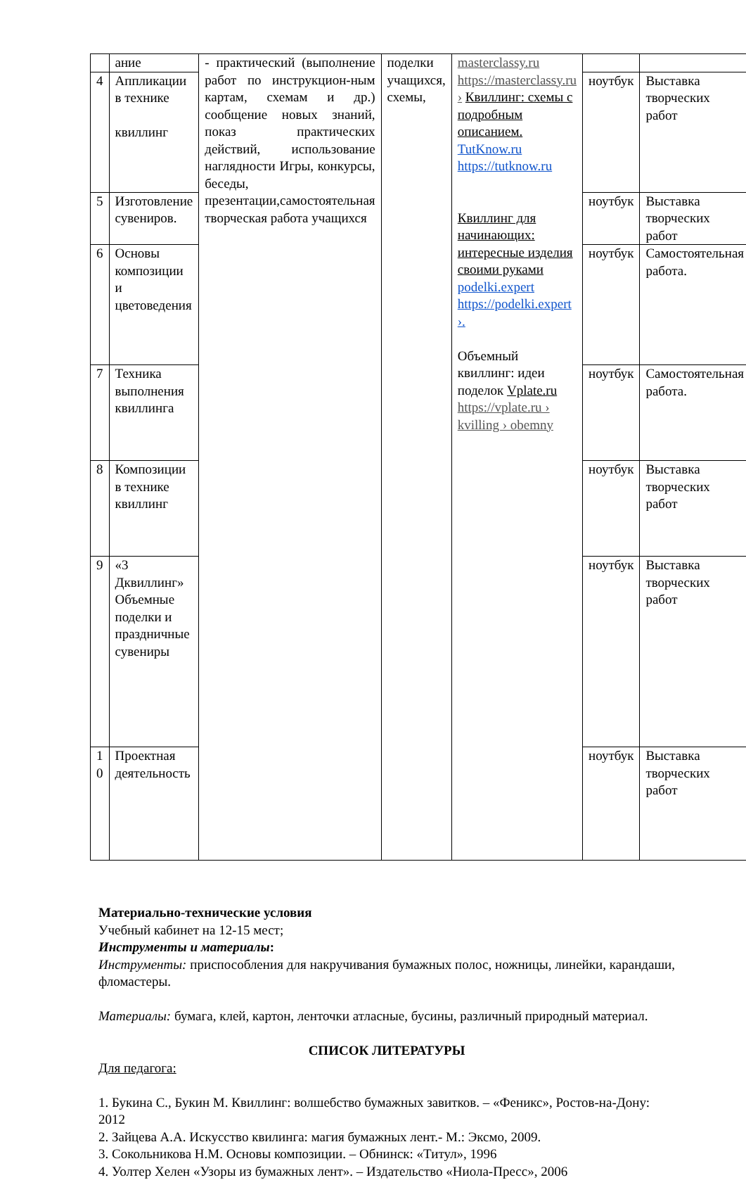| | ание | - практический (выполнение работ по инструкцион-ным картам, схемам и др.) сообщение новых знаний, показ практических действий, использование наглядности Игры, конкурсы, беседы, презентации,самостоятельная творческая работа учащихся | поделки учащихся, схемы, | masterclassy.ru https://masterclassy.ru › Квиллинг: схемы с подробным описанием. TutKnow.ru https://tutknow.ru Квиллинг для начинающих: интересные изделия своими руками podelki.expert https://podelki.expert ›. Объемный квиллинг: идеи поделок Vplate.ru https://vplate.ru › kvilling › obemny | | |
| 4 | Аппликации в технике квиллинг | | | | ноутбук | Выставка творческих работ |
| 5 | Изготовление сувениров. | | | | ноутбук | Выставка творческих работ |
| 6 | Основы композиции и цветоведения | | | | ноутбук | Самостоятельная работа. |
| 7 | Техника выполнения квиллинга | | | | ноутбук | Самостоятельная работа. |
| 8 | Композиции в технике квиллинг | | | | ноутбук | Выставка творческих работ |
| 9 | «3 Дквиллинг» Объемные поделки и праздничные сувениры | | | | ноутбук | Выставка творческих работ |
| 1 0 | Проектная деятельность | | | | ноутбук | Выставка творческих работ |
Материально-технические условия
Учебный кабинет на 12-15 мест;
Инструменты и материалы:
Инструменты: приспособления для накручивания бумажных полос, ножницы, линейки, карандаши, фломастеры.
Материалы: бумага, клей, картон, ленточки атласные, бусины, различный природный материал.
СПИСОК ЛИТЕРАТУРЫ
Для педагога:
1. Букина С., Букин М. Квиллинг: волшебство бумажных завитков. – «Феникс», Ростов-на-Дону: 2012
2. Зайцева А.А. Искусство квилинга: магия бумажных лент.- М.: Эксмо, 2009.
3. Сокольникова Н.М. Основы композиции. – Обнинск: «Титул», 1996
4. Уолтер Хелен «Узоры из бумажных лент». – Издательство «Ниола-Пресс», 2006